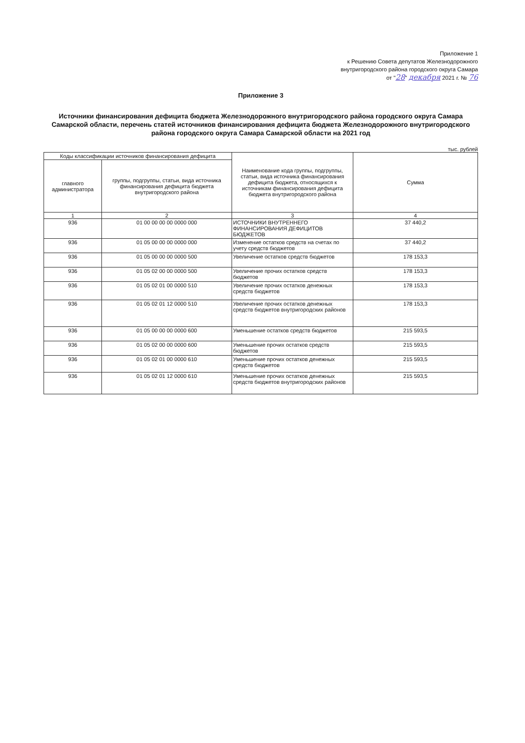Приложение 1
к Решению Совета депутатов Железнодорожного
внутригородского района городского округа Самара
от "28" декабря 2021 г. № 76
Приложение 3
Источники финансирования дефицита бюджета Железнодорожного внутригородского района городского округа Самара Самарской области, перечень статей источников финансирования дефицита бюджета Железнодорожного внутригородского района городского округа Самара Самарской области на 2021 год
тыс. рублей
| Коды классификации источников финансирования дефицита | | Наименование кода группы, подгруппы, статьи, вида источника финансирования дефицита бюджета, относящихся к источникам финансирования дефицита бюджета внутригородского района | Сумма |
| --- | --- | --- | --- |
| главного администратора | группы, подгруппы, статьи, вида источника финансирования дефицита бюджета внутригородского района | | |
| 1 | 2 | 3 | 4 |
| 936 | 01 00 00 00 00 0000 000 | ИСТОЧНИКИ ВНУТРЕННЕГО ФИНАНСИРОВАНИЯ ДЕФИЦИТОВ БЮДЖЕТОВ | 37 440,2 |
| 936 | 01 05 00 00 00 0000 000 | Изменение остатков средств на счетах по учету средств бюджетов | 37 440,2 |
| 936 | 01 05 00 00 00 0000 500 | Увеличение остатков средств бюджетов | 178 153,3 |
| 936 | 01 05 02 00 00 0000 500 | Увеличение прочих остатков средств бюджетов | 178 153,3 |
| 936 | 01 05 02 01 00 0000 510 | Увеличение прочих остатков денежных средств бюджетов | 178 153,3 |
| 936 | 01 05 02 01 12 0000 510 | Увеличение прочих остатков денежных средств бюджетов внутригородских районов | 178 153,3 |
| 936 | 01 05 00 00 00 0000 600 | Уменьшение остатков средств бюджетов | 215 593,5 |
| 936 | 01 05 02 00 00 0000 600 | Уменьшение прочих остатков средств бюджетов | 215 593,5 |
| 936 | 01 05 02 01 00 0000 610 | Уменьшение прочих остатков денежных средств бюджетов | 215 593,5 |
| 936 | 01 05 02 01 12 0000 610 | Уменьшение прочих остатков денежных средств бюджетов внутригородских районов | 215 593,5 |